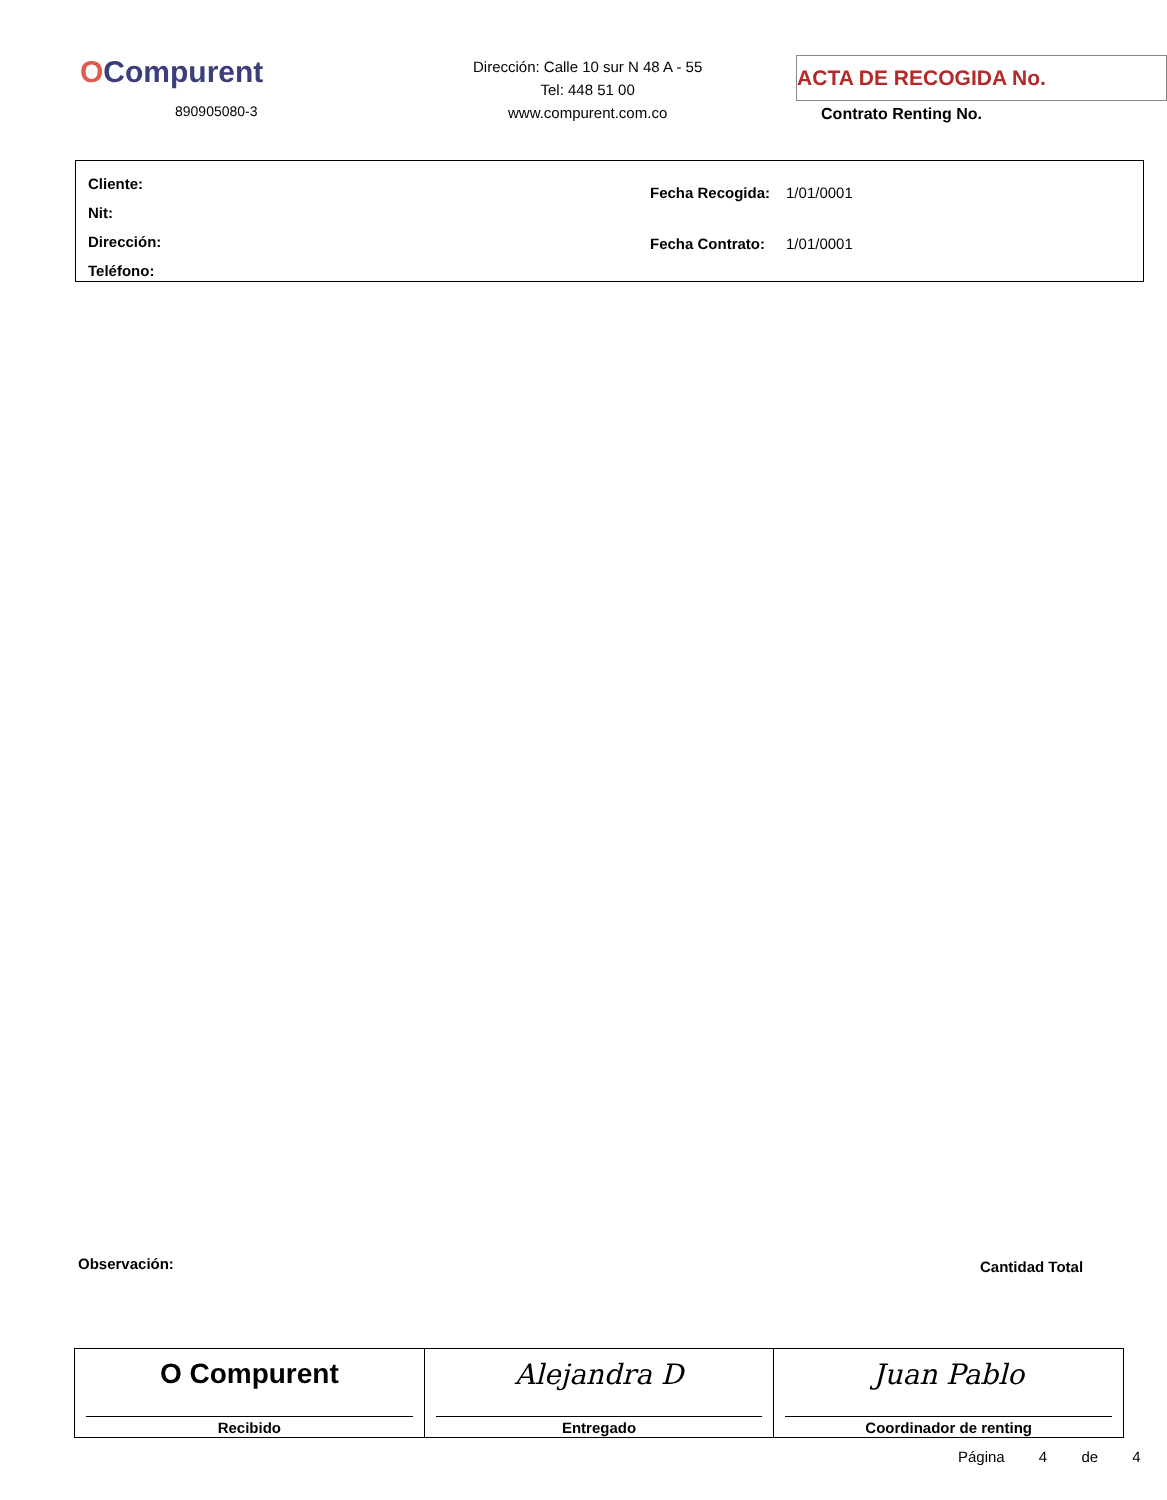OCompurent
890905080-3
Dirección: Calle 10 sur N 48 A - 55
Tel: 448 51 00
www.compurent.com.co
ACTA DE RECOGIDA No.
Contrato Renting No.
Cliente:
Nit:
Dirección:
Teléfono:
| Fecha Recogida: | 1/01/0001 |
| Fecha Contrato: | 1/01/0001 |
Observación: Cantidad Total
| O Compurent Recibido | Alejandra D Entregado | Juan Pablo Coordinador de renting |
Página 4 de 4